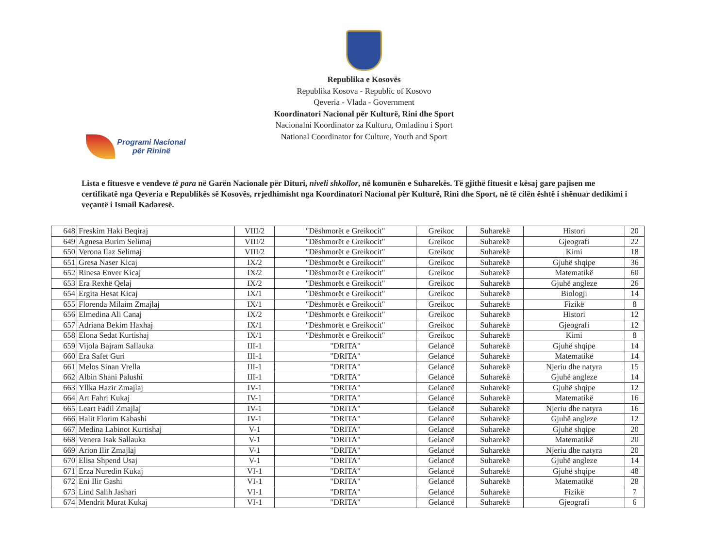Republika e Kosovës
Republika Kosova - Republic of Kosovo
Qeveria - Vlada - Government
Koordinatori Nacional për Kulturë, Rini dhe Sport
Nacionalni Koordinator za Kulturu, Omladinu i Sport
National Coordinator for Culture, Youth and Sport
Programi Nacional
për Rininë
Lista e fituesve e vendeve të para në Garën Nacionale për Dituri, niveli shkollor, në komunën e Suharekës. Të gjithë fituesit e kësaj gare pajisen me certifikatë nga Qeveria e Republikës së Kosovës, rrjedhimisht nga Koordinatori Nacional për Kulturë, Rini dhe Sport, në të cilën është i shënuar dedikimi i veçantë i Ismail Kadaresë.
| 648 | Freskim Haki Beqiraj | VIII/2 | "Dëshmorët e Greikocit" | Greikoc | Suharekë | Histori | 20 |
| 649 | Agnesa Burim Selimaj | VIII/2 | "Dëshmorët e Greikocit" | Greikoc | Suharekë | Gjeografi | 22 |
| 650 | Verona Ilaz Selimaj | VIII/2 | "Dëshmorët e Greikocit" | Greikoc | Suharekë | Kimi | 18 |
| 651 | Gresa Naser Kicaj | IX/2 | "Dëshmorët e Greikocit" | Greikoc | Suharekë | Gjuhë shqipe | 36 |
| 652 | Rinesa Enver Kicaj | IX/2 | "Dëshmorët e Greikocit" | Greikoc | Suharekë | Matematikë | 60 |
| 653 | Era Rexhë Qelaj | IX/2 | "Dëshmorët e Greikocit" | Greikoc | Suharekë | Gjuhë angleze | 26 |
| 654 | Ergita Hesat Kicaj | IX/1 | "Dëshmorët e Greikocit" | Greikoc | Suharekë | Biologji | 14 |
| 655 | Florenda Milaim Zmajlaj | IX/1 | "Dëshmorët e Greikocit" | Greikoc | Suharekë | Fizikë | 8 |
| 656 | Elmedina Ali Canaj | IX/2 | "Dëshmorët e Greikocit" | Greikoc | Suharekë | Histori | 12 |
| 657 | Adriana Bekim Haxhaj | IX/1 | "Dëshmorët e Greikocit" | Greikoc | Suharekë | Gjeografi | 12 |
| 658 | Elona Sedat Kurtishaj | IX/1 | "Dëshmorët e Greikocit" | Greikoc | Suharekë | Kimi | 8 |
| 659 | Vijola Bajram Sallauka | III-1 | "DRITA" | Gelancë | Suharekë | Gjuhë shqipe | 14 |
| 660 | Era Safet Guri | III-1 | "DRITA" | Gelancë | Suharekë | Matematikë | 14 |
| 661 | Melos Sinan Vrella | III-1 | "DRITA" | Gelancë | Suharekë | Njeriu dhe natyra | 15 |
| 662 | Albin Shani Palushi | III-1 | "DRITA" | Gelancë | Suharekë | Gjuhë angleze | 14 |
| 663 | Yllka Hazir Zmajlaj | IV-1 | "DRITA" | Gelancë | Suharekë | Gjuhë shqipe | 12 |
| 664 | Art Fahri Kukaj | IV-1 | "DRITA" | Gelancë | Suharekë | Matematikë | 16 |
| 665 | Leart Fadil Zmajlaj | IV-1 | "DRITA" | Gelancë | Suharekë | Njeriu dhe natyra | 16 |
| 666 | Halit Florim Kabashi | IV-1 | "DRITA" | Gelancë | Suharekë | Gjuhë angleze | 12 |
| 667 | Medina Labinot Kurtishaj | V-1 | "DRITA" | Gelancë | Suharekë | Gjuhë shqipe | 20 |
| 668 | Venera Isak Sallauka | V-1 | "DRITA" | Gelancë | Suharekë | Matematikë | 20 |
| 669 | Arion Ilir Zmajlaj | V-1 | "DRITA" | Gelancë | Suharekë | Njeriu dhe natyra | 20 |
| 670 | Elisa Shpend Usaj | V-1 | "DRITA" | Gelancë | Suharekë | Gjuhë angleze | 14 |
| 671 | Erza Nuredin Kukaj | VI-1 | "DRITA" | Gelancë | Suharekë | Gjuhë shqipe | 48 |
| 672 | Eni Ilir Gashi | VI-1 | "DRITA" | Gelancë | Suharekë | Matematikë | 28 |
| 673 | Lind Salih Jashari | VI-1 | "DRITA" | Gelancë | Suharekë | Fizikë | 7 |
| 674 | Mendrit Murat Kukaj | VI-1 | "DRITA" | Gelancë | Suharekë | Gjeografi | 6 |